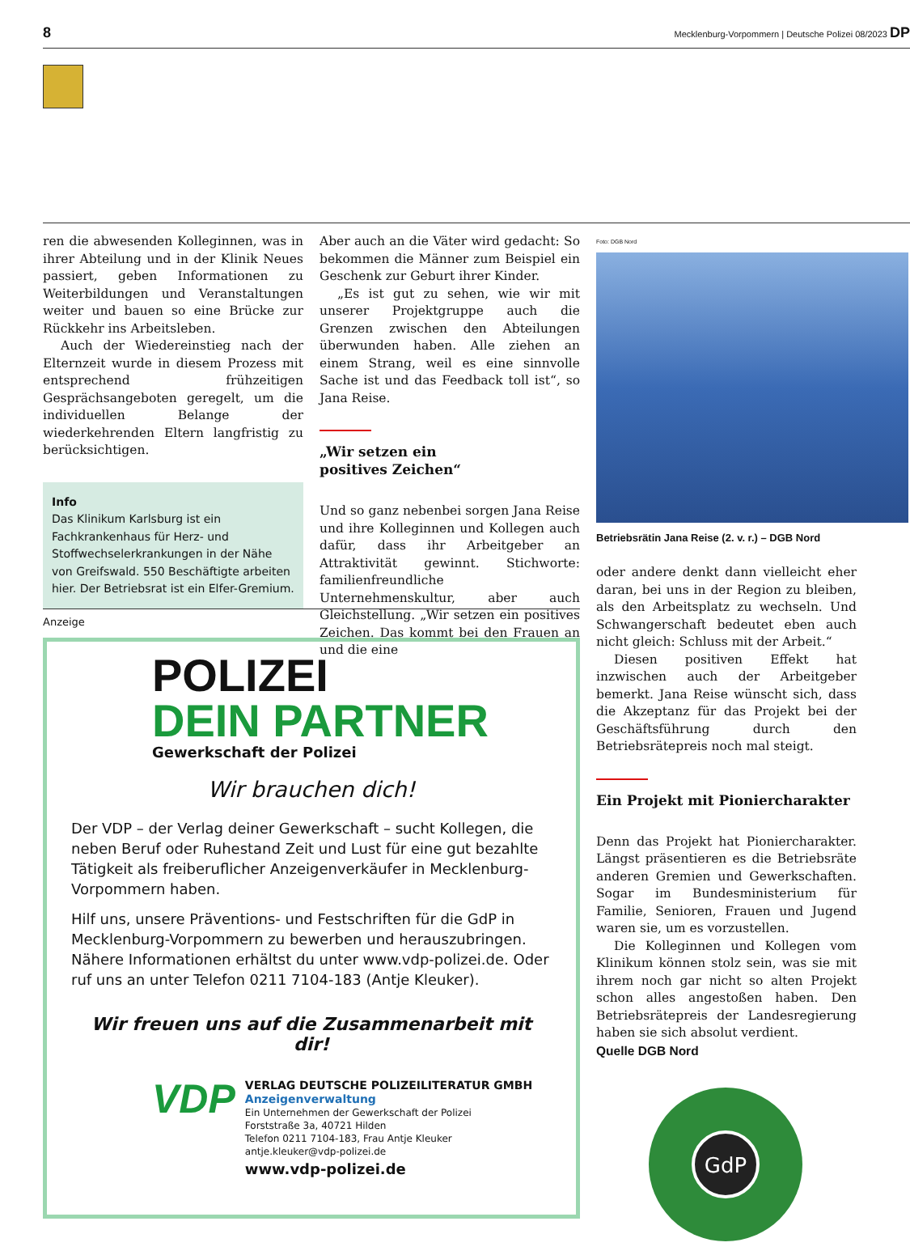8 Mecklenburg-Vorpommern | Deutsche Polizei 08/2023 DP
ren die abwesenden Kolleginnen, was in ihrer Abteilung und in der Klinik Neues passiert, geben Informationen zu Weiterbildungen und Veranstaltungen weiter und bauen so eine Brücke zur Rückkehr ins Arbeitsleben.
Auch der Wiedereinstieg nach der Elternzeit wurde in diesem Prozess mit entsprechend frühzeitigen Gesprächsangeboten geregelt, um die individuellen Belange der wiederkehrenden Eltern langfristig zu berücksichtigen.
Info
Das Klinikum Karlsburg ist ein Fachkrankenhaus für Herz- und Stoffwechselerkrankungen in der Nähe von Greifswald. 550 Beschäftigte arbeiten hier. Der Betriebsrat ist ein Elfer-Gremium.
Aber auch an die Väter wird gedacht: So bekommen die Männer zum Beispiel ein Geschenk zur Geburt ihrer Kinder.
„Es ist gut zu sehen, wie wir mit unserer Projektgruppe auch die Grenzen zwischen den Abteilungen überwunden haben. Alle ziehen an einem Strang, weil es eine sinnvolle Sache ist und das Feedback toll ist“, so Jana Reise.
„Wir setzen ein
positives Zeichen“
Und so ganz nebenbei sorgen Jana Reise und ihre Kolleginnen und Kollegen auch dafür, dass ihr Arbeitgeber an Attraktivität gewinnt. Stichworte: familienfreundliche Unternehmenskultur, aber auch Gleichstellung. „Wir setzen ein positives Zeichen. Das kommt bei den Frauen an und die eine
Foto: DGB Nord
Betriebsrätin Jana Reise (2. v. r.) – DGB Nord
oder andere denkt dann vielleicht eher daran, bei uns in der Region zu bleiben, als den Arbeitsplatz zu wechseln. Und Schwangerschaft bedeutet eben auch nicht gleich: Schluss mit der Arbeit.“
Diesen positiven Effekt hat inzwischen auch der Arbeitgeber bemerkt. Jana Reise wünscht sich, dass die Akzeptanz für das Projekt bei der Geschäftsführung durch den Betriebsrätepreis noch mal steigt.
Ein Projekt mit Pioniercharakter
Denn das Projekt hat Pioniercharakter. Längst präsentieren es die Betriebsräte anderen Gremien und Gewerkschaften. Sogar im Bundesministerium für Familie, Senioren, Frauen und Jugend waren sie, um es vorzustellen.
Die Kolleginnen und Kollegen vom Klinikum können stolz sein, was sie mit ihrem noch gar nicht so alten Projekt schon alles angestoßen haben. Den Betriebsrätepreis der Landesregierung haben sie sich absolut verdient.
Quelle DGB Nord
GdP
Anzeige
POLIZEI
DEIN PARTNER
Gewerkschaft der Polizei
Wir brauchen dich!
Der VDP – der Verlag deiner Gewerkschaft – sucht Kollegen, die neben Beruf oder Ruhestand Zeit und Lust für eine gut bezahlte Tätigkeit als freiberuflicher Anzeigenverkäufer in Mecklenburg-Vorpommern haben.
Hilf uns, unsere Präventions- und Festschriften für die GdP in Mecklenburg-Vorpommern zu bewerben und herauszubringen. Nähere Informationen erhältst du unter www.vdp-polizei.de. Oder ruf uns an unter Telefon 0211 7104-183 (Antje Kleuker).
Wir freuen uns auf die Zusammenarbeit mit dir!
VDP
VERLAG DEUTSCHE POLIZEILITERATUR GMBH
Anzeigenverwaltung
Ein Unternehmen der Gewerkschaft der Polizei
Forststraße 3a, 40721 Hilden
Telefon 0211 7104-183, Frau Antje Kleuker
antje.kleuker@vdp-polizei.de
www.vdp-polizei.de